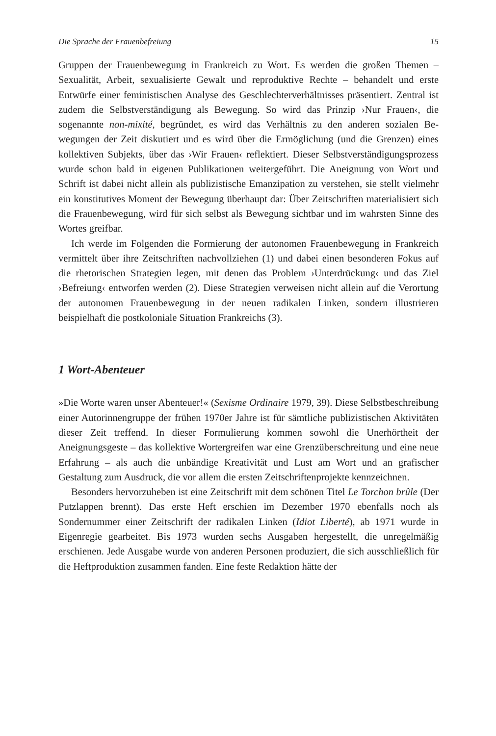Die Sprache der Frauenbefreiung 15
Gruppen der Frauenbewegung in Frankreich zu Wort. Es werden die gro­ßen Themen – Sexualität, Arbeit, sexualisierte Gewalt und reproduktive Rechte – behandelt und erste Entwürfe einer feministischen Analyse des Geschlechterverhältnisses präsentiert. Zentral ist zudem die Selbstverstän­digung als Bewegung. So wird das Prinzip ›Nur Frauen‹, die sogenannte non-mixité, begründet, es wird das Verhältnis zu den anderen sozialen Be­wegungen der Zeit diskutiert und es wird über die Ermöglichung (und die Grenzen) eines kollektiven Subjekts, über das ›Wir Frauen‹ reflektiert. Dieser Selbstverständigungsprozess wurde schon bald in eigenen Publika­tionen weitergeführt. Die Aneignung von Wort und Schrift ist dabei nicht allein als publizistische Emanzipation zu verstehen, sie stellt vielmehr ein konstitutives Moment der Bewegung überhaupt dar: Über Zeitschriften materialisiert sich die Frauenbewegung, wird für sich selbst als Bewegung sichtbar und im wahrsten Sinne des Wortes greifbar.
Ich werde im Folgenden die Formierung der autonomen Frauenbewe­gung in Frankreich vermittelt über ihre Zeitschriften nachvollziehen (1) und dabei einen besonderen Fokus auf die rhetorischen Strategien legen, mit denen das Problem ›Unterdrückung‹ und das Ziel ›Befreiung‹ entwor­fen werden (2). Diese Strategien verweisen nicht allein auf die Verortung der autonomen Frauenbewegung in der neuen radikalen Linken, sondern illustrieren beispielhaft die postkoloniale Situation Frankreichs (3).
1 Wort-Abenteuer
»Die Worte waren unser Abenteuer!« (Sexisme Ordinaire 1979, 39). Diese Selbstbeschreibung einer Autorinnengruppe der frühen 1970er Jahre ist für sämtliche publizistischen Aktivitäten dieser Zeit treffend. In dieser Formulierung kommen sowohl die Unerhörtheit der Aneignungsgeste – das kollektive Wortergreifen war eine Grenzüberschreitung und eine neue Erfahrung – als auch die unbändige Kreativität und Lust am Wort und an grafischer Gestaltung zum Ausdruck, die vor allem die ersten Zeitschrif­tenprojekte kennzeichnen.
Besonders hervorzuheben ist eine Zeitschrift mit dem schönen Titel Le Torchon brûle (Der Putzlappen brennt). Das erste Heft erschien im Dezem­ber 1970 ebenfalls noch als Sondernummer einer Zeitschrift der radikalen Linken (Idiot Liberté), ab 1971 wurde in Eigenregie gearbeitet. Bis 1973 wurden sechs Ausgaben hergestellt, die unregelmäßig erschienen. Jede Ausgabe wurde von anderen Personen produziert, die sich ausschließlich für die Heftproduktion zusammen fanden. Eine feste Redaktion hätte der